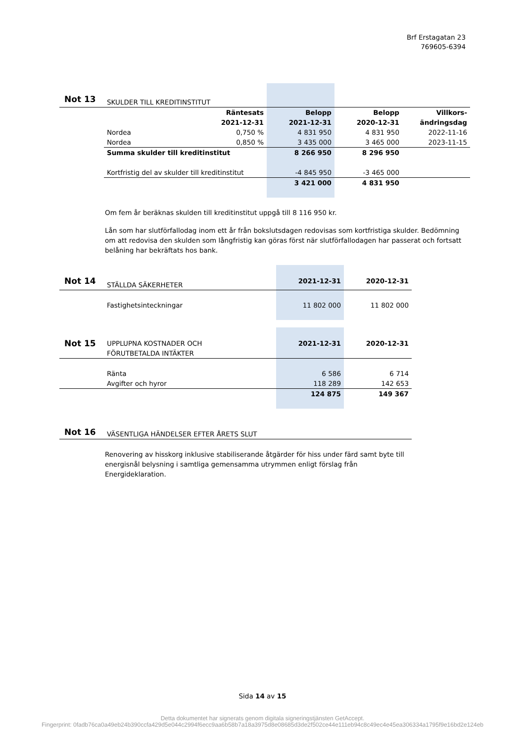Brf Erstagatan 23
769605-6394
| Not 13 | SKULDER TILL KREDITINSTITUT | | | | |
| | Räntesats 2021-12-31 | | Belopp 2021-12-31 | Belopp 2020-12-31 | Villkors- ändringsdag |
| | Nordea | 0,750 % | 4 831 950 | 4 831 950 | 2022-11-16 |
| | Nordea | 0,850 % | 3 435 000 | 3 465 000 | 2023-11-15 |
| | Summa skulder till kreditinstitut | | 8 266 950 | 8 296 950 | |
| | Kortfristig del av skulder till kreditinstitut | | -4 845 950 | -3 465 000 | |
| | | | 3 421 000 | 4 831 950 | |
Om fem år beräknas skulden till kreditinstitut uppgå till 8 116 950 kr.
Lån som har slutförfallodag inom ett år från bokslutsdagen redovisas som kortfristiga skulder. Bedömning om att redovisa den skulden som långfristig kan göras först när slutförfallodagen har passerat och fortsatt belåning har bekräftats hos bank.
| Not 14 | STÄLLDA SÄKERHETER | 2021-12-31 | 2020-12-31 |
| | Fastighetsinteckningar | 11 802 000 | 11 802 000 |
| Not 15 | UPPLUPNA KOSTNADER OCH FÖRUTBETALDA INTÄKTER | 2021-12-31 | 2020-12-31 |
| | Ränta | 6 586 | 6 714 |
| | Avgifter och hyror | 118 289 | 142 653 |
| | | 124 875 | 149 367 |
| Not 16 | VÄSENTLIGA HÄNDELSER EFTER ÅRETS SLUT |
Renovering av hisskorg inklusive stabiliserande åtgärder för hiss under färd samt byte till energisnål belysning i samtliga gemensamma utrymmen enligt förslag från Energideklaration.
Sida 14 av 15
Detta dokumentet har signerats genom digitala signeringstjänsten GetAccept.
Fingerprint: 0fadb76ca0a49eb24b390ccfa429d5e044c2994f6ecc9aa6b58b7a18a3975d8e08685d3de2f502ce44e111eb94c8c49ec4e45ea306334a1795f9e16bd2e124eb